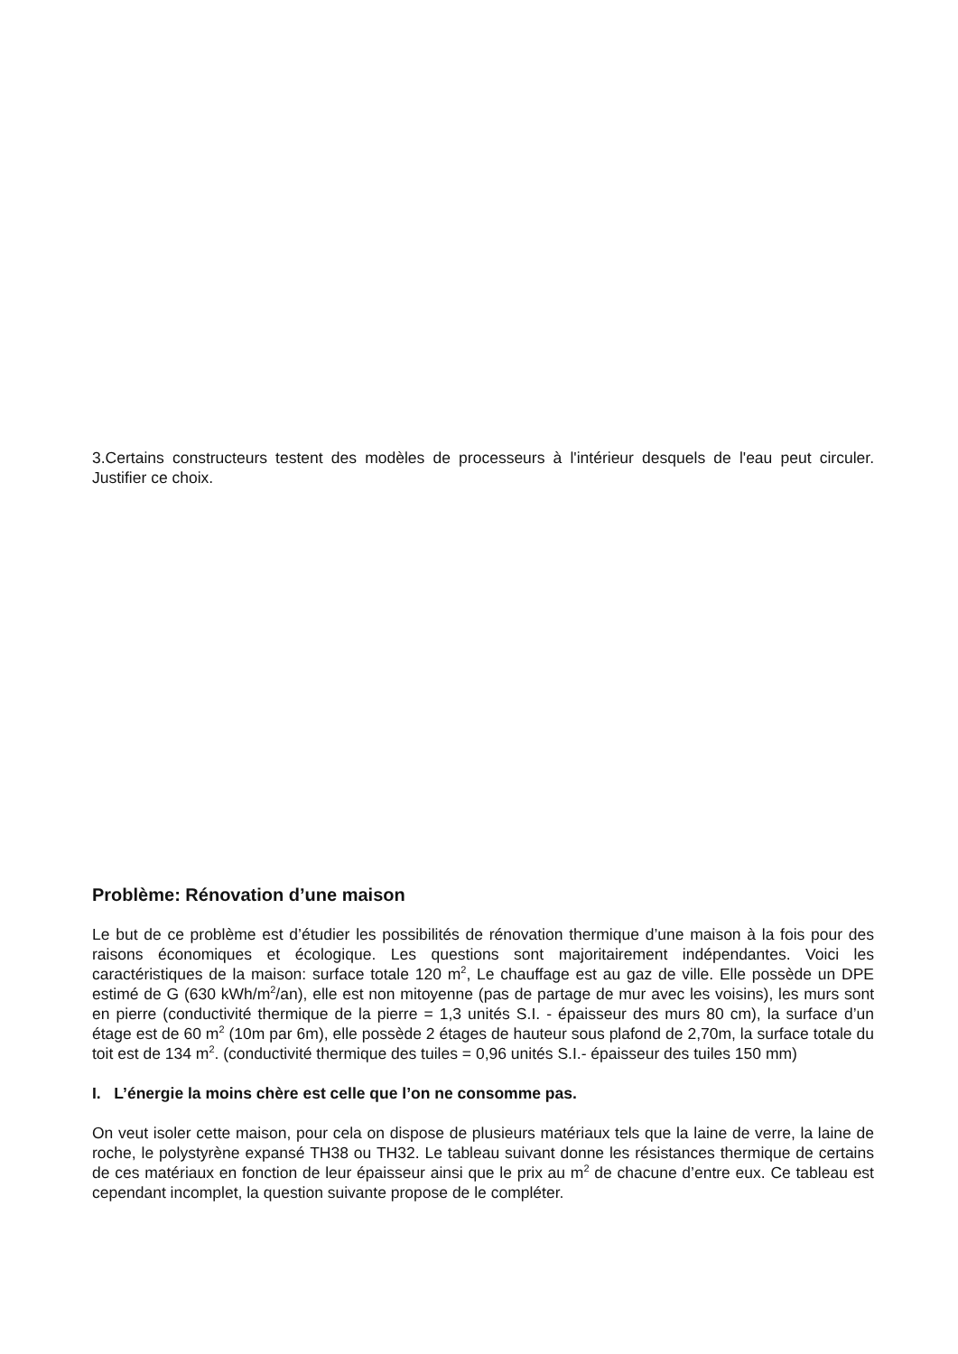3.Certains constructeurs testent des modèles de processeurs à l'intérieur desquels de l'eau peut circuler. Justifier ce choix.
Problème: Rénovation d’une maison
Le but de ce problème est d’étudier les possibilités de rénovation thermique d’une maison à la fois pour des raisons économiques et écologique. Les questions sont majoritairement indépendantes. Voici les caractéristiques de la maison: surface totale 120 m<sup>2</sup>, Le chauffage est au gaz de ville. Elle possède un DPE estimé de G (630 kWh/m<sup>2</sup>/an), elle est non mitoyenne (pas de partage de mur avec les voisins), les murs sont en pierre (conductivité thermique de la pierre = 1,3 unités S.I. - épaisseur des murs 80 cm), la surface d’un étage est de 60 m<sup>2</sup> (10m par 6m), elle possède 2 étages de hauteur sous plafond de 2,70m, la surface totale du toit est de 134 m<sup>2</sup>. (conductivité thermique des tuiles = 0,96 unités S.I.- épaisseur des tuiles 150 mm)
I. L’énergie la moins chère est celle que l’on ne consomme pas.
On veut isoler cette maison, pour cela on dispose de plusieurs matériaux tels que la laine de verre, la laine de roche, le polystyrène expansé TH38 ou TH32. Le tableau suivant donne les résistances thermique de certains de ces matériaux en fonction de leur épaisseur ainsi que le prix au m<sup>2</sup> de chacune d’entre eux. Ce tableau est cependant incomplet, la question suivante propose de le compléter.